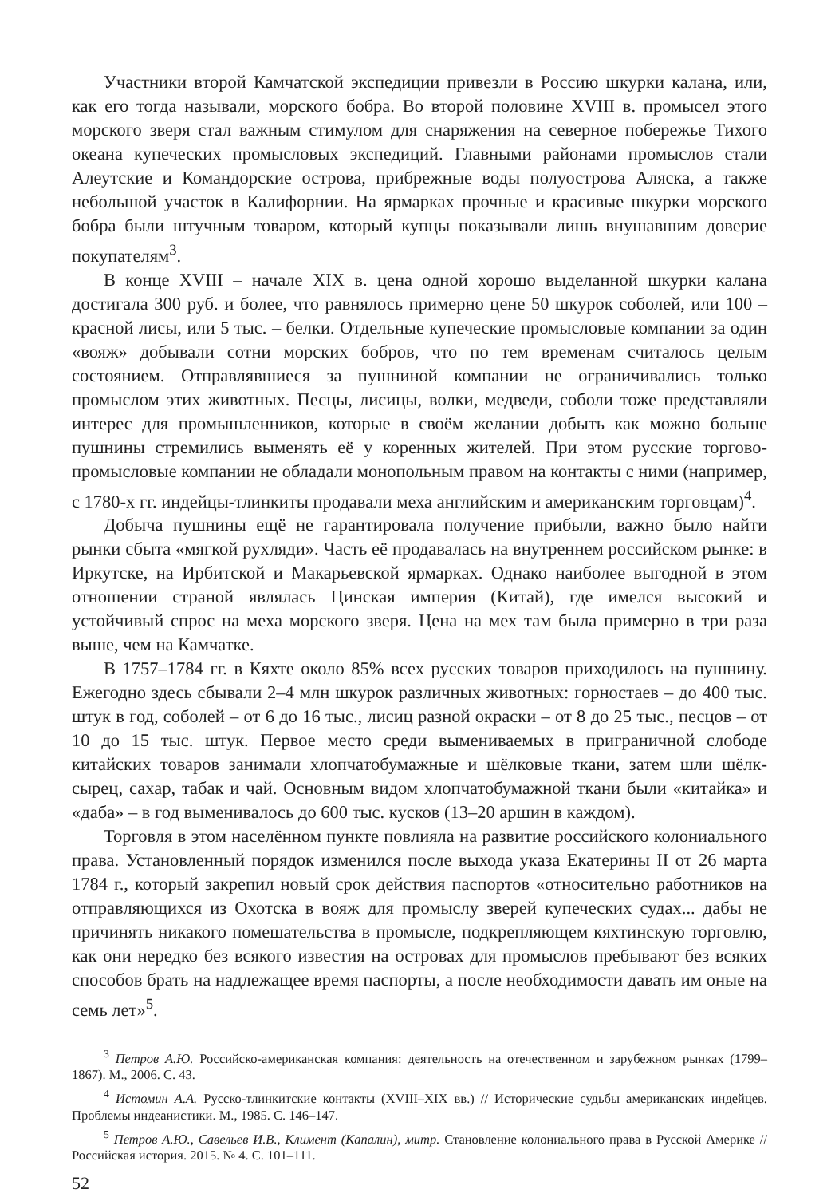Участники второй Камчатской экспедиции привезли в Россию шкурки калана, или, как его тогда называли, морского бобра. Во второй половине XVIII в. промысел этого морского зверя стал важным стимулом для снаряжения на северное побережье Тихого океана купеческих промысловых экспедиций. Главными районами промыслов стали Алеутские и Командорские острова, прибрежные воды полуострова Аляска, а также небольшой участок в Калифорнии. На ярмарках прочные и красивые шкурки морского бобра были штучным товаром, который купцы показывали лишь внушавшим доверие покупателям<sup>3</sup>.
В конце XVIII – начале XIX в. цена одной хорошо выделанной шкурки калана достигала 300 руб. и более, что равнялось примерно цене 50 шкурок соболей, или 100 – красной лисы, или 5 тыс. – белки. Отдельные купеческие промысловые компании за один «вояж» добывали сотни морских бобров, что по тем временам считалось целым состоянием. Отправлявшиеся за пушниной компании не ограничивались только промыслом этих животных. Песцы, лисицы, волки, медведи, соболи тоже представляли интерес для промышленников, которые в своём желании добыть как можно больше пушнины стремились выменять её у коренных жителей. При этом русские торгово-промысловые компании не обладали монопольным правом на контакты с ними (например, с 1780-х гг. индейцы-тлинкиты продавали меха английским и американским торговцам)<sup>4</sup>.
Добыча пушнины ещё не гарантировала получение прибыли, важно было найти рынки сбыта «мягкой рухляди». Часть её продавалась на внутреннем российском рынке: в Иркутске, на Ирбитской и Макарьевской ярмарках. Однако наиболее выгодной в этом отношении страной являлась Цинская империя (Китай), где имелся высокий и устойчивый спрос на меха морского зверя. Цена на мех там была примерно в три раза выше, чем на Камчатке.
В 1757–1784 гг. в Кяхте около 85% всех русских товаров приходилось на пушнину. Ежегодно здесь сбывали 2–4 млн шкурок различных животных: горностаев – до 400 тыс. штук в год, соболей – от 6 до 16 тыс., лисиц разной окраски – от 8 до 25 тыс., песцов – от 10 до 15 тыс. штук. Первое место среди вымениваемых в приграничной слободе китайских товаров занимали хлопчатобумажные и шёлковые ткани, затем шли шёлк-сырец, сахар, табак и чай. Основным видом хлопчатобумажной ткани были «китайка» и «даба» – в год выменивалось до 600 тыс. кусков (13–20 аршин в каждом).
Торговля в этом населённом пункте повлияла на развитие российского колониального права. Установленный порядок изменился после выхода указа Екатерины II от 26 марта 1784 г., который закрепил новый срок действия паспортов «относительно работников на отправляющихся из Охотска в вояж для промыслу зверей купеческих судах... дабы не причинять никакого помешательства в промысле, подкрепляющем кяхтинскую торговлю, как они нередко без всякого известия на островах для промыслов пребывают без всяких способов брать на надлежащее время паспорты, а после необходимости давать им оные на семь лет»<sup>5</sup>.
<sup>3</sup> Петров А.Ю. Российско-американская компания: деятельность на отечественном и зарубежном рынках (1799–1867). М., 2006. С. 43.
<sup>4</sup> Истомин А.А. Русско-тлинкитские контакты (XVIII–XIX вв.) // Исторические судьбы американских индейцев. Проблемы индеанистики. М., 1985. С. 146–147.
<sup>5</sup> Петров А.Ю., Савельев И.В., Климент (Капалин), митр. Становление колониального права в Русской Америке // Российская история. 2015. № 4. С. 101–111.
52